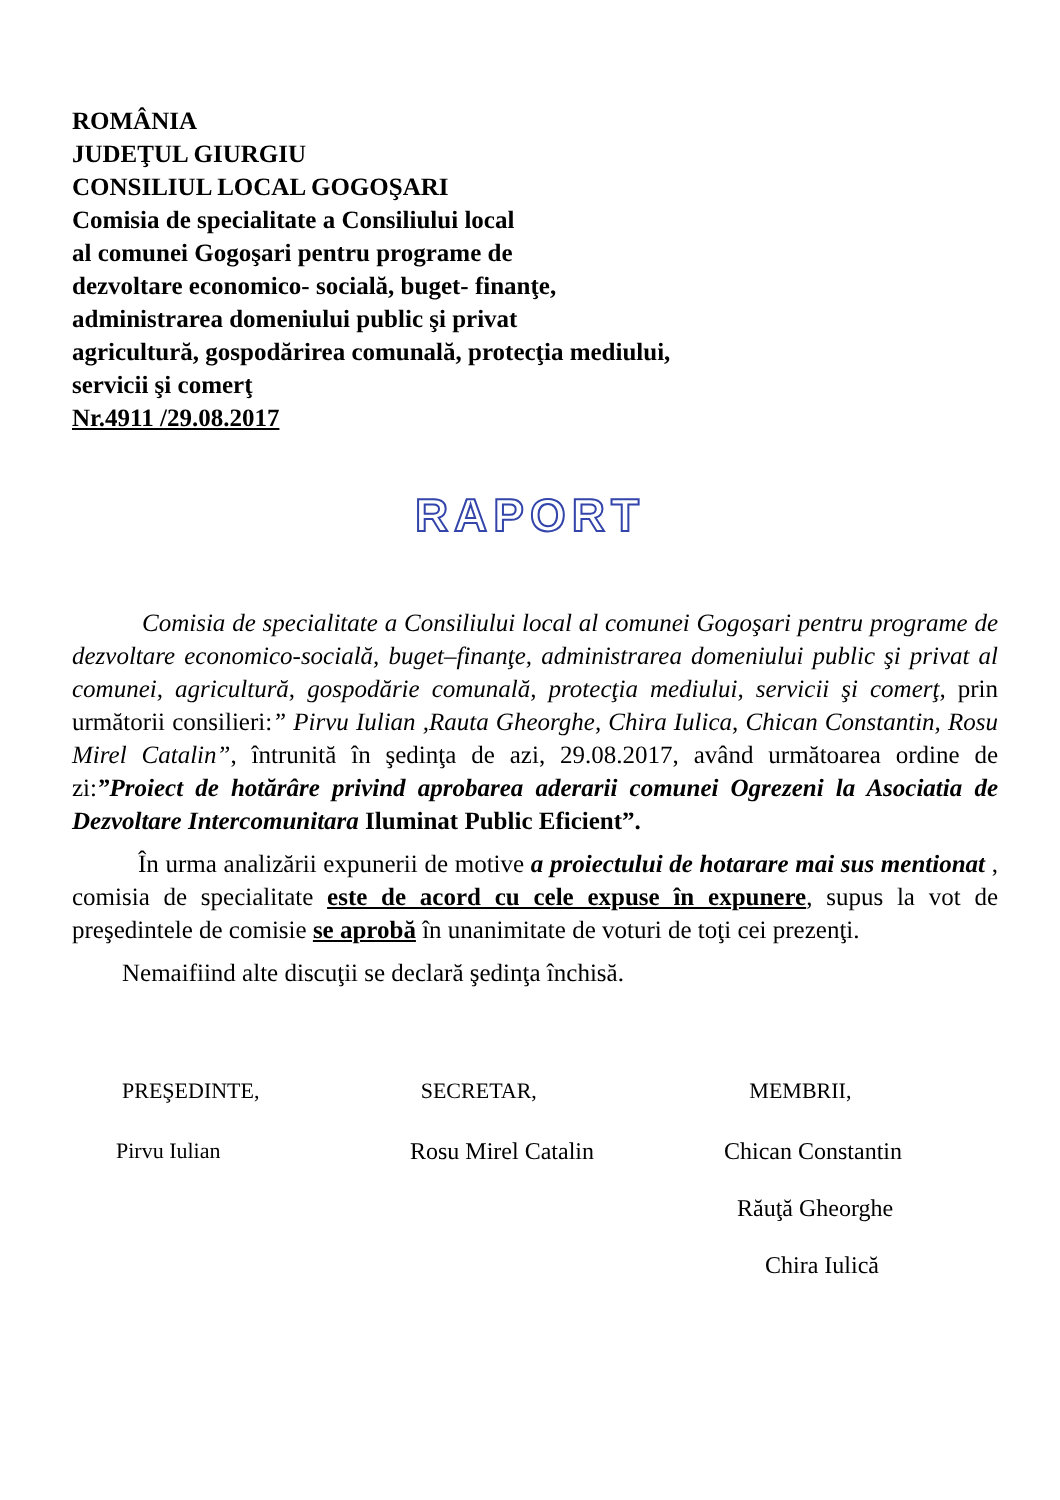ROMÂNIA
JUDEŢUL GIURGIU
CONSILIUL LOCAL GOGOŞARI
Comisia de specialitate a Consiliului local
al comunei Gogoşari pentru programe de
dezvoltare economico- socială, buget- finanţe,
administrarea domeniului public şi privat
agricultură, gospodărirea comunală, protecţia mediului,
servicii şi comerţ
Nr.4911 /29.08.2017
RAPORT
Comisia de specialitate a Consiliului local al comunei Gogoşari pentru programe de dezvoltare economico-socială, buget–finanţe, administrarea domeniului public şi privat al comunei, agricultură, gospodărie comunală, protecţia mediului, servicii şi comerţ, prin următorii consilieri:” Pirvu Iulian ,Rauta Gheorghe, Chira Iulica, Chican Constantin, Rosu Mirel Catalin”, întrunită în şedinţa de azi, 29.08.2017, având următoarea ordine de zi:”Proiect de hotărâre privind aprobarea aderarii comunei Ogrezeni la Asociatia de Dezvoltare Intercomunitara Iluminat Public Eficient”.
În urma analizării expunerii de motive a proiectului de hotarare mai sus mentionat , comisia de specialitate este de acord cu cele expuse în expunere, supus la vot de preşedintele de comisie se aprobă în unanimitate de voturi de toţi cei prezenţi.
Nemaifiind alte discuţii se declară şedinţa închisă.
PREŞEDINTE, SECRETAR, MEMBRII,
Pirvu Iulian Rosu Mirel Catalin Chican Constantin
Răuţă Gheorghe
Chira Iulică